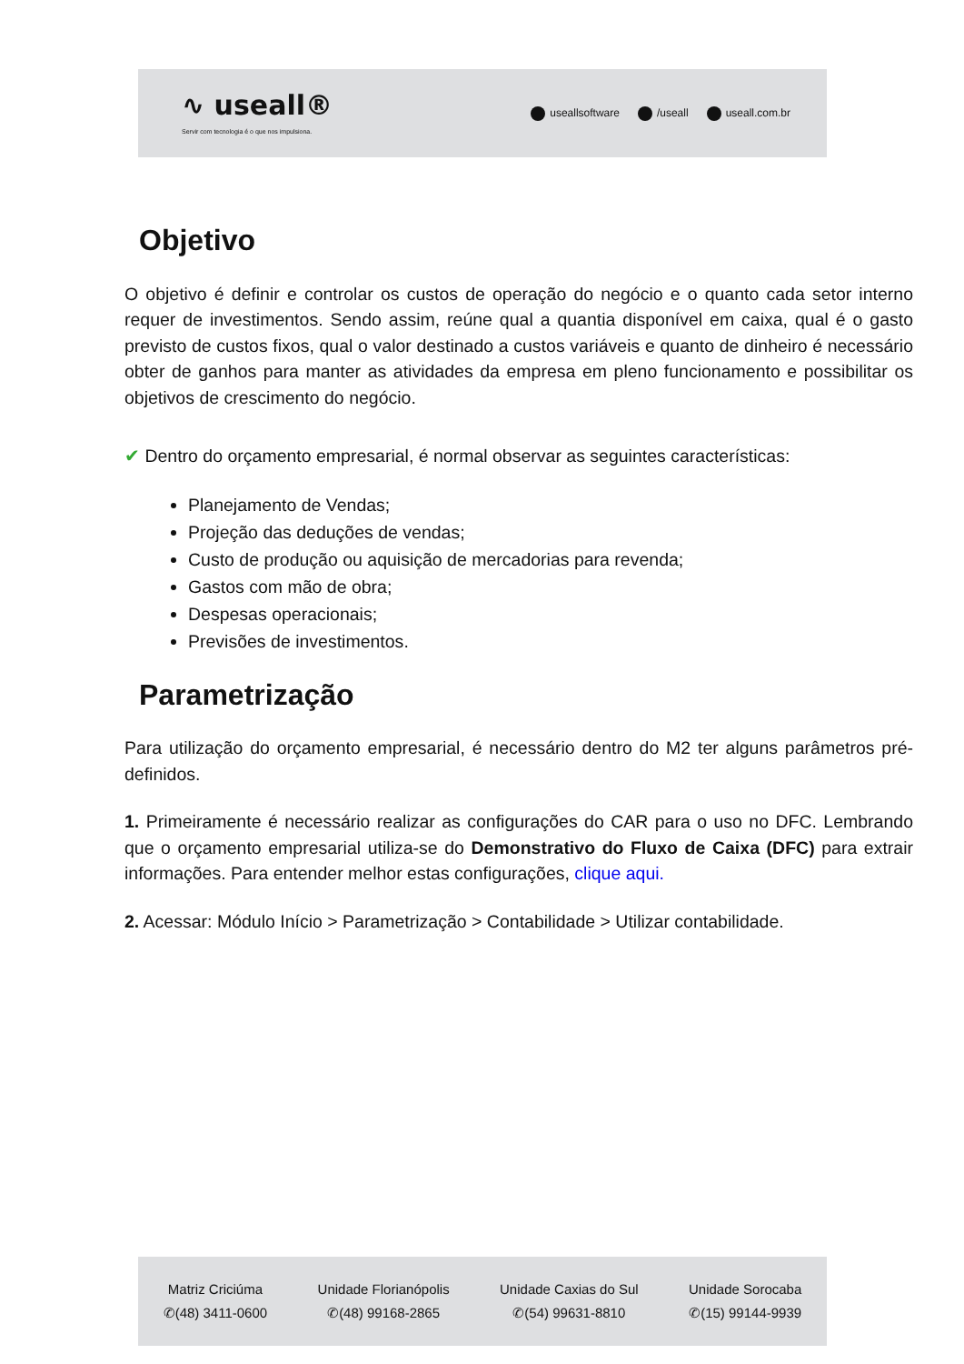∿ useall®
Servir com tecnologia é o que nos impulsiona.
useallsoftware /useall useall.com.br
Objetivo
O objetivo é definir e controlar os custos de operação do negócio e o quanto cada setor interno requer de investimentos. Sendo assim, reúne qual a quantia disponível em caixa, qual é o gasto previsto de custos fixos, qual o valor destinado a custos variáveis e quanto de dinheiro é necessário obter de ganhos para manter as atividades da empresa em pleno funcionamento e possibilitar os objetivos de crescimento do negócio.
✔ Dentro do orçamento empresarial, é normal observar as seguintes características:
Planejamento de Vendas;
Projeção das deduções de vendas;
Custo de produção ou aquisição de mercadorias para revenda;
Gastos com mão de obra;
Despesas operacionais;
Previsões de investimentos.
Parametrização
Para utilização do orçamento empresarial, é necessário dentro do M2 ter alguns parâmetros pré-definidos.
1. Primeiramente é necessário realizar as configurações do CAR para o uso no DFC. Lembrando que o orçamento empresarial utiliza-se do Demonstrativo do Fluxo de Caixa (DFC) para extrair informações. Para entender melhor estas configurações, clique aqui.
2. Acessar: Módulo Início > Parametrização > Contabilidade > Utilizar contabilidade.
Matriz Criciúma
✆(48) 3411-0600
Unidade Florianópolis
✆(48) 99168-2865
Unidade Caxias do Sul
✆(54) 99631-8810
Unidade Sorocaba
✆(15) 99144-9939